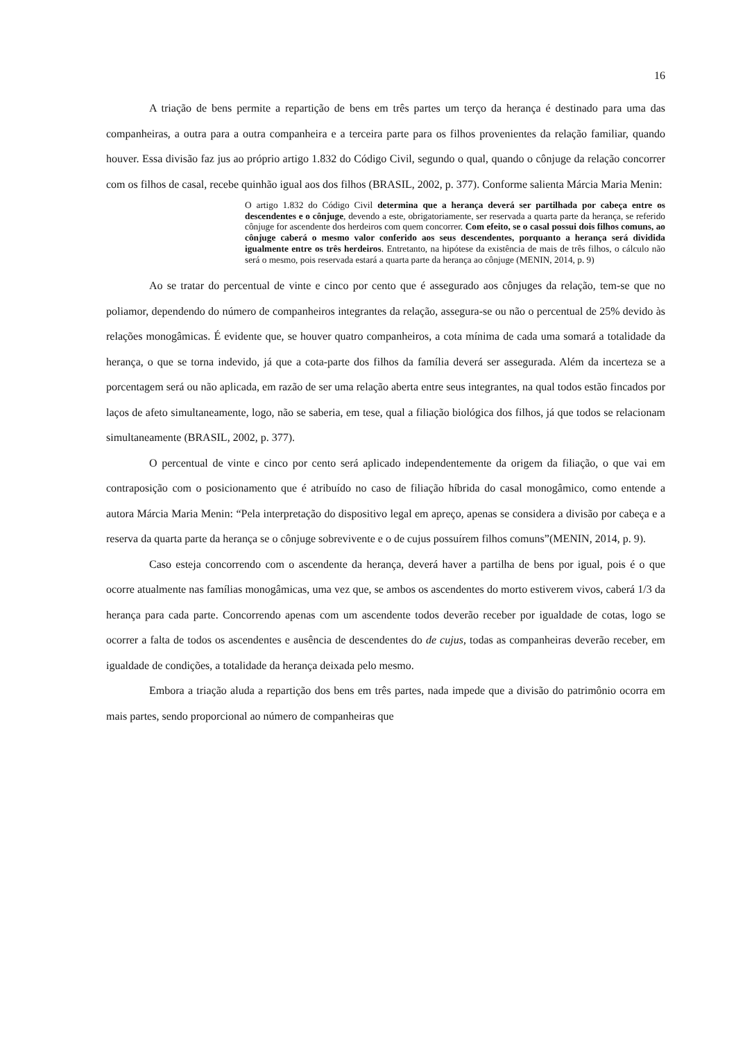16
A triação de bens permite a repartição de bens em três partes um terço da herança é destinado para uma das companheiras, a outra para a outra companheira e a terceira parte para os filhos provenientes da relação familiar, quando houver. Essa divisão faz jus ao próprio artigo 1.832 do Código Civil, segundo o qual, quando o cônjuge da relação concorrer com os filhos de casal, recebe quinhão igual aos dos filhos (BRASIL, 2002, p. 377). Conforme salienta Márcia Maria Menin:
O artigo 1.832 do Código Civil determina que a herança deverá ser partilhada por cabeça entre os descendentes e o cônjuge, devendo a este, obrigatoriamente, ser reservada a quarta parte da herança, se referido cônjuge for ascendente dos herdeiros com quem concorrer. Com efeito, se o casal possui dois filhos comuns, ao cônjuge caberá o mesmo valor conferido aos seus descendentes, porquanto a herança será dividida igualmente entre os três herdeiros. Entretanto, na hipótese da existência de mais de três filhos, o cálculo não será o mesmo, pois reservada estará a quarta parte da herança ao cônjuge (MENIN, 2014, p. 9)
Ao se tratar do percentual de vinte e cinco por cento que é assegurado aos cônjuges da relação, tem-se que no poliamor, dependendo do número de companheiros integrantes da relação, assegura-se ou não o percentual de 25% devido às relações monogâmicas. É evidente que, se houver quatro companheiros, a cota mínima de cada uma somará a totalidade da herança, o que se torna indevido, já que a cota-parte dos filhos da família deverá ser assegurada. Além da incerteza se a porcentagem será ou não aplicada, em razão de ser uma relação aberta entre seus integrantes, na qual todos estão fincados por laços de afeto simultaneamente, logo, não se saberia, em tese, qual a filiação biológica dos filhos, já que todos se relacionam simultaneamente (BRASIL, 2002, p. 377).
O percentual de vinte e cinco por cento será aplicado independentemente da origem da filiação, o que vai em contraposição com o posicionamento que é atribuído no caso de filiação híbrida do casal monogâmico, como entende a autora Márcia Maria Menin: “Pela interpretação do dispositivo legal em apreço, apenas se considera a divisão por cabeça e a reserva da quarta parte da herança se o cônjuge sobrevivente e o de cujus possuírem filhos comuns”(MENIN, 2014, p. 9).
Caso esteja concorrendo com o ascendente da herança, deverá haver a partilha de bens por igual, pois é o que ocorre atualmente nas famílias monogâmicas, uma vez que, se ambos os ascendentes do morto estiverem vivos, caberá 1/3 da herança para cada parte. Concorrendo apenas com um ascendente todos deverão receber por igualdade de cotas, logo se ocorrer a falta de todos os ascendentes e ausência de descendentes do de cujus, todas as companheiras deverão receber, em igualdade de condições, a totalidade da herança deixada pelo mesmo.
Embora a triação aluda a repartição dos bens em três partes, nada impede que a divisão do patrimônio ocorra em mais partes, sendo proporcional ao número de companheiras que